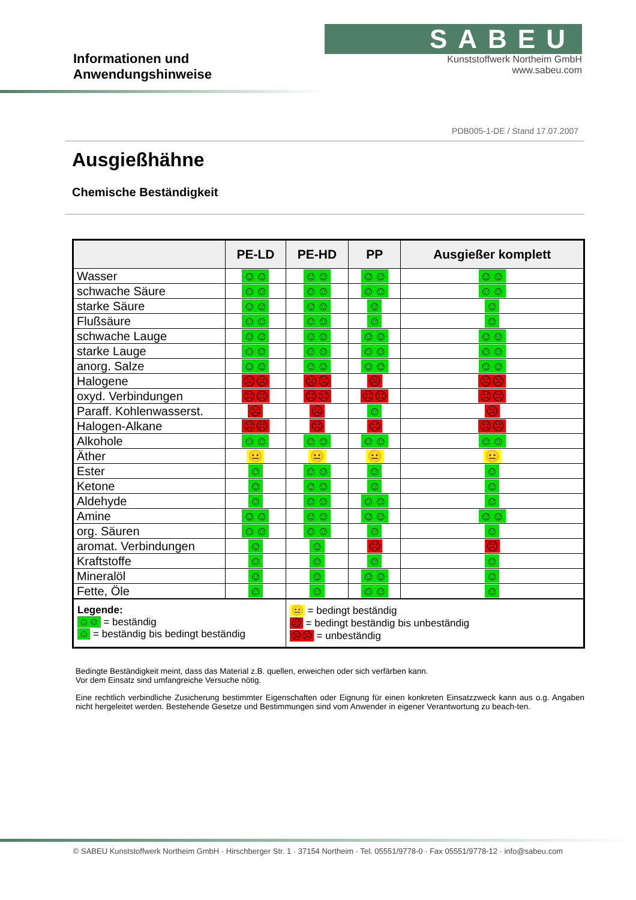Informationen und Anwendungshinweise
SABEU
Kunststoffwerk Northeim GmbH
www.sabeu.com
PDB005-1-DE / Stand 17.07.2007
Ausgießhähne
Chemische Beständigkeit
| | PE-LD | PE-HD | PP | Ausgießer komplett |
| --- | --- | --- | --- | --- |
| Wasser | ☺☺ | ☺☺ | ☺☺ | ☺☺ |
| schwache Säure | ☺☺ | ☺☺ | ☺☺ | ☺☺ |
| starke Säure | ☺☺ | ☺☺ | ☺ | ☺ |
| Flußsäure | ☺☺ | ☺☺ | ☺ | ☺ |
| schwache Lauge | ☺☺ | ☺☺ | ☺☺ | ☺☺ |
| starke Lauge | ☺☺ | ☺☺ | ☺☺ | ☺☺ |
| anorg. Salze | ☺☺ | ☺☺ | ☺☺ | ☺☺ |
| Halogene | ☹☹ | ☹☹ | ☹ | ☹☹ |
| oxyd. Verbindungen | ☹☹ | ☹☹ | ☹☹ | ☹☹ |
| Paraff. Kohlenwasserst. | ☹ | ☹ | ☺ | ☹ |
| Halogen-Alkane | ☹☹ | ☹ | ☹ | ☹☹ |
| Alkohole | ☺☺ | ☺☺ | ☺☺ | ☺☺ |
| Äther | 😐 | 😐 | 😐 | 😐 |
| Ester | ☺ | ☺☺ | ☺ | ☺ |
| Ketone | ☺ | ☺☺ | ☺ | ☺ |
| Aldehyde | ☺ | ☺☺ | ☺☺ | ☺ |
| Amine | ☺☺ | ☺☺ | ☺☺ | ☺☺ |
| org. Säuren | ☺☺ | ☺☺ | ☺ | ☺ |
| aromat. Verbindungen | ☺ | ☺ | ☹ | ☹ |
| Kraftstoffe | ☺ | ☺ | ☺ | ☺ |
| Mineralöl | ☺ | ☺ | ☺☺ | ☺ |
| Fette, Öle | ☺ | ☺ | ☺☺ | ☺ |
| Legende: ☺☺ = beständig ☺ = beständig bis bedingt beständig | | 😐 = bedingt beständig ☹ = bedingt beständig bis unbeständig ☹☹ = unbeständig | | |
Bedingte Beständigkeit meint, dass das Material z.B. quellen, erweichen oder sich verfärben kann.
Vor dem Einsatz sind umfangreiche Versuche nötig.
Eine rechtlich verbindliche Zusicherung bestimmter Eigenschaften oder Eignung für einen konkreten Einsatzzweck kann aus o.g. Angaben nicht hergeleitet werden. Bestehende Gesetze und Bestimmungen sind vom Anwender in eigener Verantwortung zu beach-ten.
© SABEU Kunststoffwerk Northeim GmbH · Hirschberger Str. 1 · 37154 Northeim · Tel. 05551/9778-0 · Fax 05551/9778-12 · info@sabeu.com